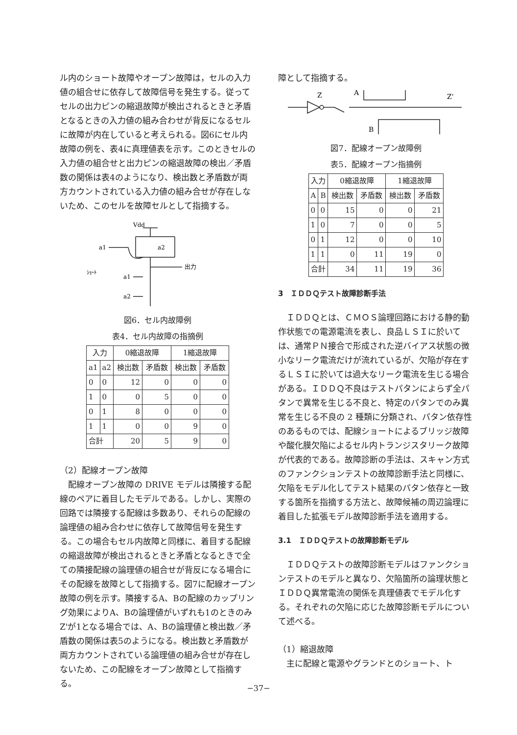ル内のショート故障やオープン故障は，セルの入力値の組合せに依存して故障信号を発生する。従ってセルの出力ピンの縮退故障が検出されるときと矛盾となるときの入力値の組み合わせが背反になるセルに故障が内在していると考えられる。図6にセル内故障の例を、表4に真理値表を示す。このときセルの入力値の組合せと出力ピンの縮退故障の検出／矛盾数の関係は表4のようになり、検出数と矛盾数が両方カウントされている入力値の組み合せが存在しないため、このセルを故障セルとして指摘する。
Vdd
a1
a2
出力
ｼｮｰﾄ
a1
a2
図6．セル内故障例
表4．セル内故障の指摘例
| 入力 | | 0縮退故障 | | 1縮退故障 | |
| --- | --- | --- | --- | --- | --- |
| a1 | a2 | 検出数 | 矛盾数 | 検出数 | 矛盾数 |
| 0 | 0 | 12 | 0 | 0 | 0 |
| 1 | 0 | 0 | 5 | 0 | 0 |
| 0 | 1 | 8 | 0 | 0 | 0 |
| 1 | 1 | 0 | 0 | 9 | 0 |
| 合計 | | 20 | 5 | 9 | 0 |
（2）配線オープン故障
　配線オープン故障の DRIVE モデルは隣接する配線のペアに着目したモデルである。しかし、実際の回路では隣接する配線は多数あり、それらの配線の論理値の組み合わせに依存して故障信号を発生する。この場合もセル内故障と同様に、着目する配線の縮退故障が検出されるときと矛盾となるときで全ての隣接配線の論理値の組合せが背反になる場合にその配線を故障として指摘する。図7に配線オープン故障の例を示す。隣接するA、Bの配線のカップリング効果によりA、Bの論理値がいずれも1のときのみZ'が1となる場合では、A、Bの論理値と検出数／矛盾数の関係は表5のようになる。検出数と矛盾数が両方カウントされている論理値の組み合せが存在しないため、この配線をオープン故障として指摘する。
障として指摘する。
Z
A
B
Z'
図7．配線オープン故障例
表5．配線オープン指摘例
| 入力 | | 0縮退故障 | | 1縮退故障 | |
| --- | --- | --- | --- | --- | --- |
| A | B | 検出数 | 矛盾数 | 検出数 | 矛盾数 |
| 0 | 0 | 15 | 0 | 0 | 21 |
| 1 | 0 | 7 | 0 | 0 | 5 |
| 0 | 1 | 12 | 0 | 0 | 10 |
| 1 | 1 | 0 | 11 | 19 | 0 |
| 合計 | | 34 | 11 | 19 | 36 |
3　ＩＤＤＱテスト故障診断手法
　ＩＤＤＱとは、ＣＭＯＳ論理回路における静的動作状態での電源電流を表し、良品ＬＳＩに於いては、通常ＰＮ接合で形成された逆バイアス状態の微小なリーク電流だけが流れているが、欠陥が存在するＬＳＩに於いては過大なリーク電流を生じる場合がある。ＩＤＤＱ不良はテストパタンによらず全パタンで異常を生じる不良と、特定のパタンでのみ異常を生じる不良の 2 種類に分類され、パタン依存性のあるものでは、配線ショートによるブリッジ故障や酸化膜欠陥によるセル内トランジスタリーク故障が代表的である。故障診断の手法は、スキャン方式のファンクションテストの故障診断手法と同様に、欠陥をモデル化してテスト結果のパタン依存と一致する箇所を指摘する方法と、故障候補の周辺論理に着目した拡張モデル故障診断手法を適用する。
3.1　ＩＤＤＱテストの故障診断モデル
　ＩＤＤＱテストの故障診断モデルはファンクションテストのモデルと異なり、欠陥箇所の論理状態とＩＤＤＱ異常電流の関係を真理値表でモデル化する。それぞれの欠陥に応じた故障診断モデルについて述べる。
（1）縮退故障
　主に配線と電源やグランドとのショート、ト
−37−